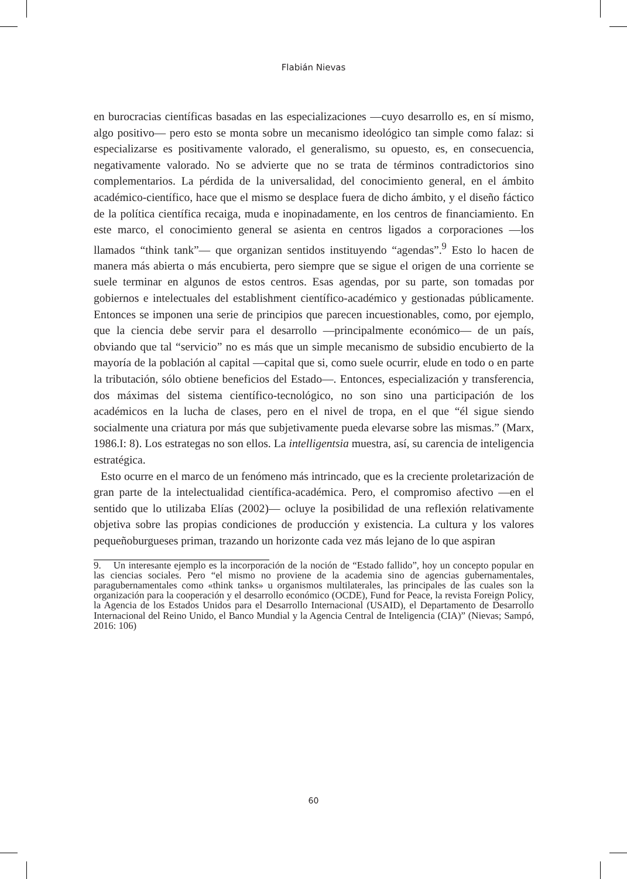Flabián Nievas
en burocracias científicas basadas en las especializaciones —cuyo desarrollo es, en sí mismo, algo positivo— pero esto se monta sobre un mecanismo ideológico tan simple como falaz: si especializarse es positivamente valorado, el generalismo, su opuesto, es, en consecuencia, negativamente valorado. No se advierte que no se trata de términos contradictorios sino complementarios. La pérdida de la universalidad, del conocimiento general, en el ámbito académico-científico, hace que el mismo se desplace fuera de dicho ámbito, y el diseño fáctico de la política científica recaiga, muda e inopinadamente, en los centros de financiamiento. En este marco, el conocimiento general se asienta en centros ligados a corporaciones —los llamados “think tank”— que organizan sentidos instituyendo “agendas”.<sup>9</sup> Esto lo hacen de manera más abierta o más encubierta, pero siempre que se sigue el origen de una corriente se suele terminar en algunos de estos centros. Esas agendas, por su parte, son tomadas por gobiernos e intelectuales del establishment científico-académico y gestionadas públicamente. Entonces se imponen una serie de principios que parecen incuestionables, como, por ejemplo, que la ciencia debe servir para el desarrollo —principalmente económico— de un país, obviando que tal “servicio” no es más que un simple mecanismo de subsidio encubierto de la mayoría de la población al capital —capital que si, como suele ocurrir, elude en todo o en parte la tributación, sólo obtiene beneficios del Estado—. Entonces, especialización y transferencia, dos máximas del sistema científico-tecnológico, no son sino una participación de los académicos en la lucha de clases, pero en el nivel de tropa, en el que “él sigue siendo socialmente una criatura por más que subjetivamente pueda elevarse sobre las mismas.” (Marx, 1986.I: 8). Los estrategas no son ellos. La intelligentsia muestra, así, su carencia de inteligencia estratégica.
Esto ocurre en el marco de un fenómeno más intrincado, que es la creciente proletarización de gran parte de la intelectualidad científica-académica. Pero, el compromiso afectivo —en el sentido que lo utilizaba Elías (2002)— ocluye la posibilidad de una reflexión relativamente objetiva sobre las propias condiciones de producción y existencia. La cultura y los valores pequeñoburgueses priman, trazando un horizonte cada vez más lejano de lo que aspiran
9. Un interesante ejemplo es la incorporación de la noción de “Estado fallido”, hoy un concepto popular en las ciencias sociales. Pero “el mismo no proviene de la academia sino de agencias gubernamentales, paragubernamentales como «think tanks» u organismos multilaterales, las principales de las cuales son la organización para la cooperación y el desarrollo económico (OCDE), Fund for Peace, la revista Foreign Policy, la Agencia de los Estados Unidos para el Desarrollo Internacional (USAID), el Departamento de Desarrollo Internacional del Reino Unido, el Banco Mundial y la Agencia Central de Inteligencia (CIA)” (Nievas; Sampó, 2016: 106)
60